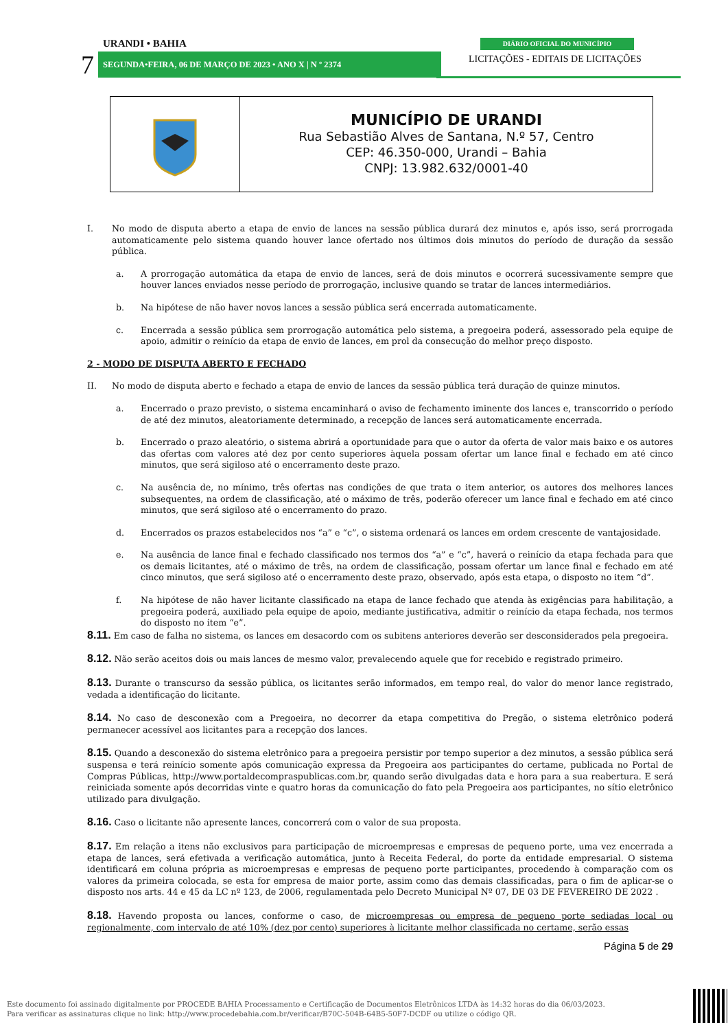URANDI • BAHIA
7 SEGUNDA•FEIRA, 06 DE MARÇO DE 2023 • ANO X | N º 2374
DIÁRIO OFICIAL DO MUNICÍPIO
LICITAÇÕES - EDITAIS DE LICITAÇÕES
MUNICÍPIO DE URANDI
Rua Sebastião Alves de Santana, N.º 57, Centro
CEP: 46.350-000, Urandi – Bahia
CNPJ: 13.982.632/0001-40
I. No modo de disputa aberto a etapa de envio de lances na sessão pública durará dez minutos e, após isso, será prorrogada automaticamente pelo sistema quando houver lance ofertado nos últimos dois minutos do período de duração da sessão pública.
a. A prorrogação automática da etapa de envio de lances, será de dois minutos e ocorrerá sucessivamente sempre que houver lances enviados nesse período de prorrogação, inclusive quando se tratar de lances intermediários.
b. Na hipótese de não haver novos lances a sessão pública será encerrada automaticamente.
c. Encerrada a sessão pública sem prorrogação automática pelo sistema, a pregoeira poderá, assessorado pela equipe de apoio, admitir o reinício da etapa de envio de lances, em prol da consecução do melhor preço disposto.
2 - MODO DE DISPUTA ABERTO E FECHADO
II. No modo de disputa aberto e fechado a etapa de envio de lances da sessão pública terá duração de quinze minutos.
a. Encerrado o prazo previsto, o sistema encaminhará o aviso de fechamento iminente dos lances e, transcorrido o período de até dez minutos, aleatoriamente determinado, a recepção de lances será automaticamente encerrada.
b. Encerrado o prazo aleatório, o sistema abrirá a oportunidade para que o autor da oferta de valor mais baixo e os autores das ofertas com valores até dez por cento superiores àquela possam ofertar um lance final e fechado em até cinco minutos, que será sigiloso até o encerramento deste prazo.
c. Na ausência de, no mínimo, três ofertas nas condições de que trata o item anterior, os autores dos melhores lances subsequentes, na ordem de classificação, até o máximo de três, poderão oferecer um lance final e fechado em até cinco minutos, que será sigiloso até o encerramento do prazo.
d. Encerrados os prazos estabelecidos nos “a” e “c”, o sistema ordenará os lances em ordem crescente de vantajosidade.
e. Na ausência de lance final e fechado classificado nos termos dos “a” e “c”, haverá o reinício da etapa fechada para que os demais licitantes, até o máximo de três, na ordem de classificação, possam ofertar um lance final e fechado em até cinco minutos, que será sigiloso até o encerramento deste prazo, observado, após esta etapa, o disposto no item “d”.
f. Na hipótese de não haver licitante classificado na etapa de lance fechado que atenda às exigências para habilitação, a pregoeira poderá, auxiliado pela equipe de apoio, mediante justificativa, admitir o reinício da etapa fechada, nos termos do disposto no item “e”.
8.11. Em caso de falha no sistema, os lances em desacordo com os subitens anteriores deverão ser desconsiderados pela pregoeira.
8.12. Não serão aceitos dois ou mais lances de mesmo valor, prevalecendo aquele que for recebido e registrado primeiro.
8.13. Durante o transcurso da sessão pública, os licitantes serão informados, em tempo real, do valor do menor lance registrado, vedada a identificação do licitante.
8.14. No caso de desconexão com a Pregoeira, no decorrer da etapa competitiva do Pregão, o sistema eletrônico poderá permanecer acessível aos licitantes para a recepção dos lances.
8.15. Quando a desconexão do sistema eletrônico para a pregoeira persistir por tempo superior a dez minutos, a sessão pública será suspensa e terá reinício somente após comunicação expressa da Pregoeira aos participantes do certame, publicada no Portal de Compras Públicas, http://www.portaldecompraspublicas.com.br, quando serão divulgadas data e hora para a sua reabertura. E será reiniciada somente após decorridas vinte e quatro horas da comunicação do fato pela Pregoeira aos participantes, no sítio eletrônico utilizado para divulgação.
8.16. Caso o licitante não apresente lances, concorrerá com o valor de sua proposta.
8.17. Em relação a itens não exclusivos para participação de microempresas e empresas de pequeno porte, uma vez encerrada a etapa de lances, será efetivada a verificação automática, junto à Receita Federal, do porte da entidade empresarial. O sistema identificará em coluna própria as microempresas e empresas de pequeno porte participantes, procedendo à comparação com os valores da primeira colocada, se esta for empresa de maior porte, assim como das demais classificadas, para o fim de aplicar-se o disposto nos arts. 44 e 45 da LC nº 123, de 2006, regulamentada pelo Decreto Municipal Nº 07, DE 03 DE FEVEREIRO DE 2022 .
8.18. Havendo proposta ou lances, conforme o caso, de microempresas ou empresa de pequeno porte sediadas local ou regionalmente, com intervalo de até 10% (dez por cento) superiores à licitante melhor classificada no certame, serão essas
Página 5 de 29
Este documento foi assinado digitalmente por PROCEDE BAHIA Processamento e Certificação de Documentos Eletrônicos LTDA às 14:32 horas do dia 06/03/2023.
Para verificar as assinaturas clique no link: http://www.procedebahia.com.br/verificar/B70C-504B-64B5-50F7-DCDF ou utilize o código QR.